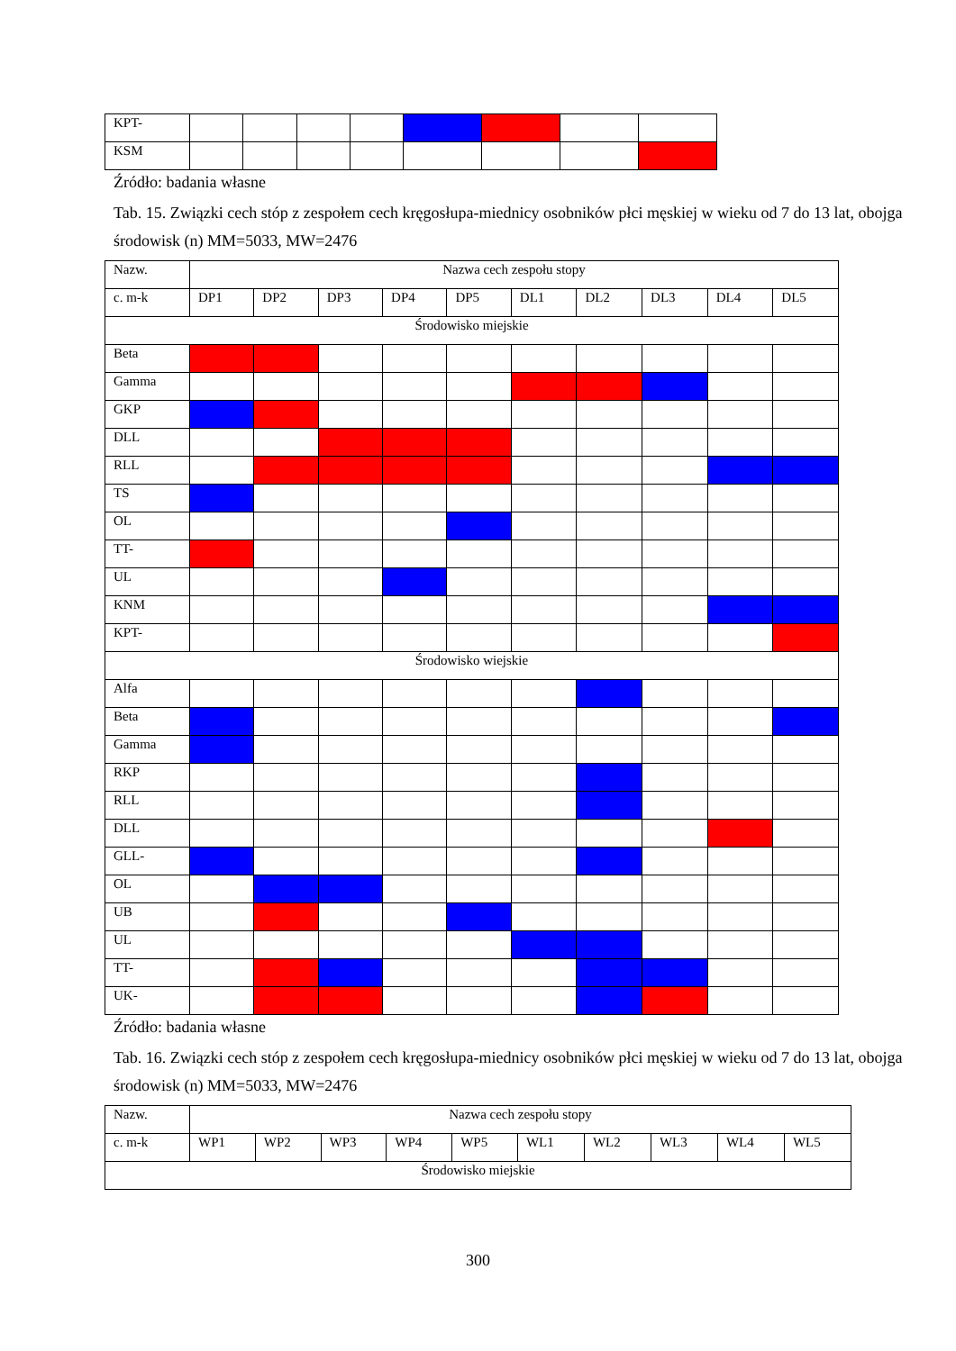| KPT- | | | | | | | | |
| KSM | | | | | | | | |
Źródło: badania własne
Tab. 15. Związki cech stóp z zespołem cech kręgosłupa-miednicy osobników płci męskiej w wieku od 7 do 13 lat, obojga środowisk (n) MM=5033, MW=2476
| Nazw. | Nazwa cech zespołu stopy | | | | | | | | | |
| c. m-k | DP1 | DP2 | DP3 | DP4 | DP5 | DL1 | DL2 | DL3 | DL4 | DL5 |
| Środowisko miejskie | | | | | | | | | | |
| Beta | | | | | | | | | | |
| Gamma | | | | | | | | | | |
| GKP | | | | | | | | | | |
| DLL | | | | | | | | | | |
| RLL | | | | | | | | | | |
| TS | | | | | | | | | | |
| OL | | | | | | | | | | |
| TT- | | | | | | | | | | |
| UL | | | | | | | | | | |
| KNM | | | | | | | | | | |
| KPT- | | | | | | | | | | |
| Środowisko wiejskie | | | | | | | | | | |
| Alfa | | | | | | | | | | |
| Beta | | | | | | | | | | |
| Gamma | | | | | | | | | | |
| RKP | | | | | | | | | | |
| RLL | | | | | | | | | | |
| DLL | | | | | | | | | | |
| GLL- | | | | | | | | | | |
| OL | | | | | | | | | | |
| UB | | | | | | | | | | |
| UL | | | | | | | | | | |
| TT- | | | | | | | | | | |
| UK- | | | | | | | | | | |
Źródło: badania własne
Tab. 16. Związki cech stóp z zespołem cech kręgosłupa-miednicy osobników płci męskiej w wieku od 7 do 13 lat, obojga środowisk (n) MM=5033, MW=2476
| Nazw. | Nazwa cech zespołu stopy | | | | | | | | | |
| c. m-k | WP1 | WP2 | WP3 | WP4 | WP5 | WL1 | WL2 | WL3 | WL4 | WL5 |
| Środowisko miejskie | | | | | | | | | | |
300